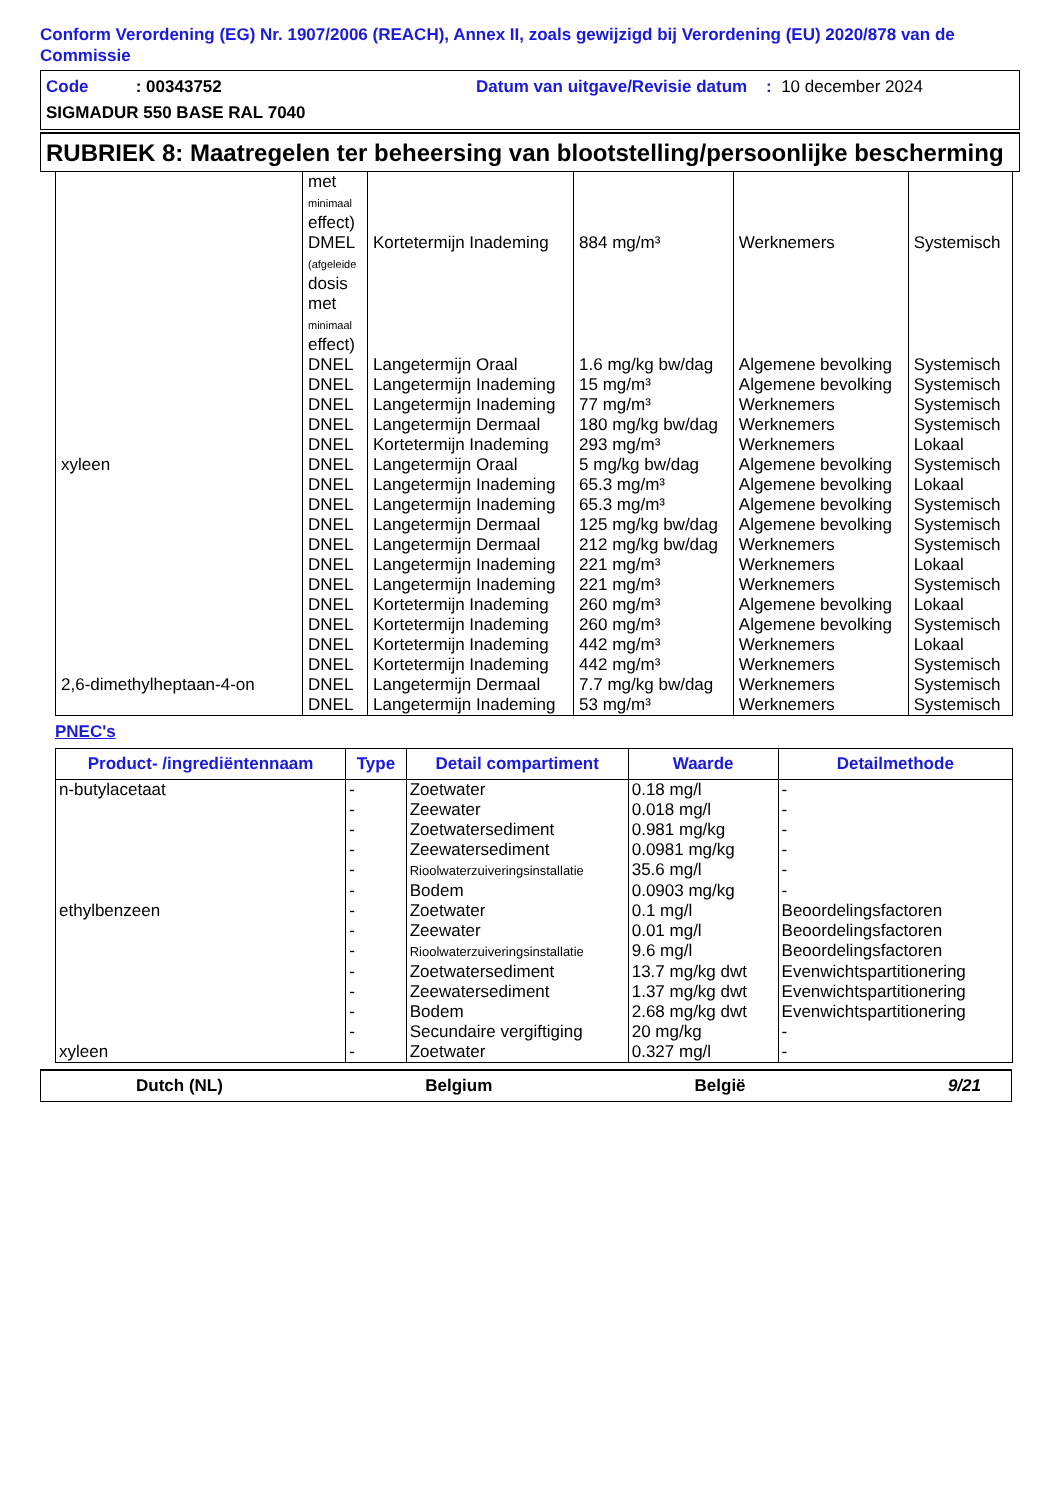Conform Verordening (EG) Nr. 1907/2006 (REACH), Annex II, zoals gewijzigd bij Verordening (EU) 2020/878 van de Commissie
Code : 00343752 Datum van uitgave/Revisie datum : 10 december 2024
SIGMADUR 550 BASE RAL 7040
RUBRIEK 8: Maatregelen ter beheersing van blootstelling/persoonlijke bescherming
| | met minimaal effect) | | | | |
| | DMEL (afgeleide dosis met minimaal effect) | Kortetermijn Inademing | 884 mg/m³ | Werknemers | Systemisch |
| | DNEL | Langetermijn Oraal | 1.6 mg/kg bw/dag | Algemene bevolking | Systemisch |
| | DNEL | Langetermijn Inademing | 15 mg/m³ | Algemene bevolking | Systemisch |
| | DNEL | Langetermijn Inademing | 77 mg/m³ | Werknemers | Systemisch |
| | DNEL | Langetermijn Dermaal | 180 mg/kg bw/dag | Werknemers | Systemisch |
| | DNEL | Kortetermijn Inademing | 293 mg/m³ | Werknemers | Lokaal |
| xyleen | DNEL | Langetermijn Oraal | 5 mg/kg bw/dag | Algemene bevolking | Systemisch |
| | DNEL | Langetermijn Inademing | 65.3 mg/m³ | Algemene bevolking | Lokaal |
| | DNEL | Langetermijn Inademing | 65.3 mg/m³ | Algemene bevolking | Systemisch |
| | DNEL | Langetermijn Dermaal | 125 mg/kg bw/dag | Algemene bevolking | Systemisch |
| | DNEL | Langetermijn Dermaal | 212 mg/kg bw/dag | Werknemers | Systemisch |
| | DNEL | Langetermijn Inademing | 221 mg/m³ | Werknemers | Lokaal |
| | DNEL | Langetermijn Inademing | 221 mg/m³ | Werknemers | Systemisch |
| | DNEL | Kortetermijn Inademing | 260 mg/m³ | Algemene bevolking | Lokaal |
| | DNEL | Kortetermijn Inademing | 260 mg/m³ | Algemene bevolking | Systemisch |
| | DNEL | Kortetermijn Inademing | 442 mg/m³ | Werknemers | Lokaal |
| | DNEL | Kortetermijn Inademing | 442 mg/m³ | Werknemers | Systemisch |
| 2,6-dimethylheptaan-4-on | DNEL | Langetermijn Dermaal | 7.7 mg/kg bw/dag | Werknemers | Systemisch |
| | DNEL | Langetermijn Inademing | 53 mg/m³ | Werknemers | Systemisch |
PNEC's
| Product- /ingrediëntennaam | Type | Detail compartiment | Waarde | Detailmethode |
| --- | --- | --- | --- | --- |
| n-butylacetaat | - | Zoetwater | 0.18 mg/l | - |
| | - | Zeewater | 0.018 mg/l | - |
| | - | Zoetwatersediment | 0.981 mg/kg | - |
| | - | Zeewatersediment | 0.0981 mg/kg | - |
| | - | Rioolwaterzuiveringsinstallatie | 35.6 mg/l | - |
| | - | Bodem | 0.0903 mg/kg | - |
| ethylbenzeen | - | Zoetwater | 0.1 mg/l | Beoordelingsfactoren |
| | - | Zeewater | 0.01 mg/l | Beoordelingsfactoren |
| | - | Rioolwaterzuiveringsinstallatie | 9.6 mg/l | Beoordelingsfactoren |
| | - | Zoetwatersediment | 13.7 mg/kg dwt | Evenwichtspartitionering |
| | - | Zeewatersediment | 1.37 mg/kg dwt | Evenwichtspartitionering |
| | - | Bodem | 2.68 mg/kg dwt | Evenwichtspartitionering |
| | - | Secundaire vergiftiging | 20 mg/kg | - |
| xyleen | - | Zoetwater | 0.327 mg/l | - |
Dutch (NL) Belgium België 9/21